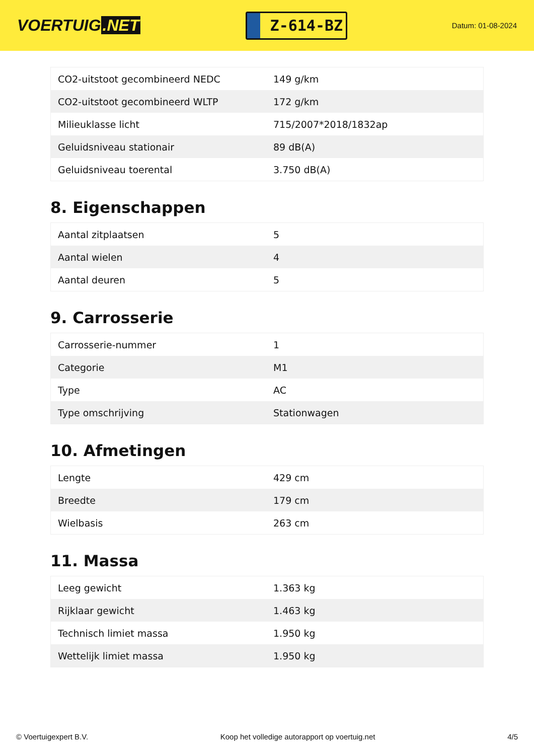VOERTUIG.NET
Z-614-BZ
Datum: 01-08-2024
| CO2-uitstoot gecombineerd NEDC | 149 g/km |
| CO2-uitstoot gecombineerd WLTP | 172 g/km |
| Milieuklasse licht | 715/2007*2018/1832ap |
| Geluidsniveau stationair | 89 dB(A) |
| Geluidsniveau toerental | 3.750 dB(A) |
8. Eigenschappen
| Aantal zitplaatsen | 5 |
| Aantal wielen | 4 |
| Aantal deuren | 5 |
9. Carrosserie
| Carrosserie-nummer | 1 |
| Categorie | M1 |
| Type | AC |
| Type omschrijving | Stationwagen |
10. Afmetingen
| Lengte | 429 cm |
| Breedte | 179 cm |
| Wielbasis | 263 cm |
11. Massa
| Leeg gewicht | 1.363 kg |
| Rijklaar gewicht | 1.463 kg |
| Technisch limiet massa | 1.950 kg |
| Wettelijk limiet massa | 1.950 kg |
© Voertuigexpert B.V. Koop het volledige autorapport op voertuig.net 4/5